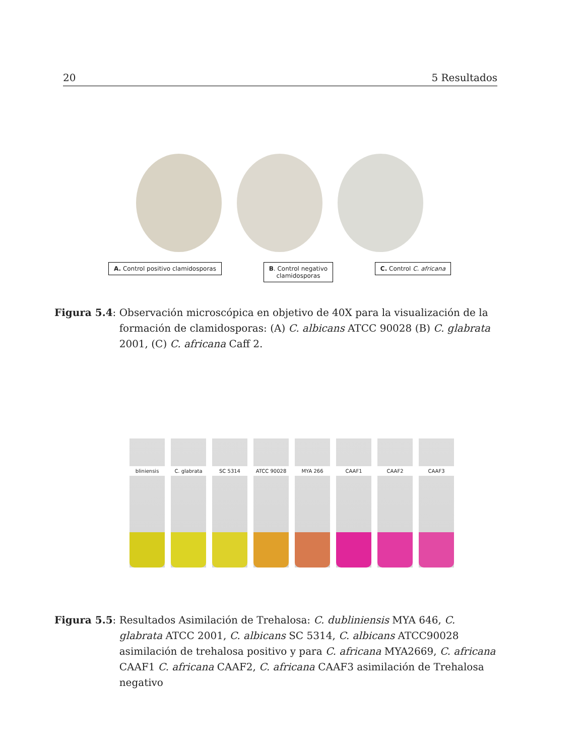20 5 Resultados
A. Control positivo clamidosporas
B. Control negativo
clamidosporas
C. Control C. africana
Figura 5.4: Observación microscópica en objetivo de 40X para la visualización de la formación de clamidosporas: (A) C. albicans ATCC 90028 (B) C. glabrata 2001, (C) C. africana Caff 2.
bliniensis
C. glabrata
SC 5314
ATCC 90028
MYA 266
CAAF1
CAAF2
CAAF3
Figura 5.5: Resultados Asimilación de Trehalosa: C. dubliniensis MYA 646, C. glabrata ATCC 2001, C. albicans SC 5314, C. albicans ATCC90028 asimilación de trehalosa positivo y para C. africana MYA2669, C. africana CAAF1 C. africana CAAF2, C. africana CAAF3 asimilación de Trehalosa negativo